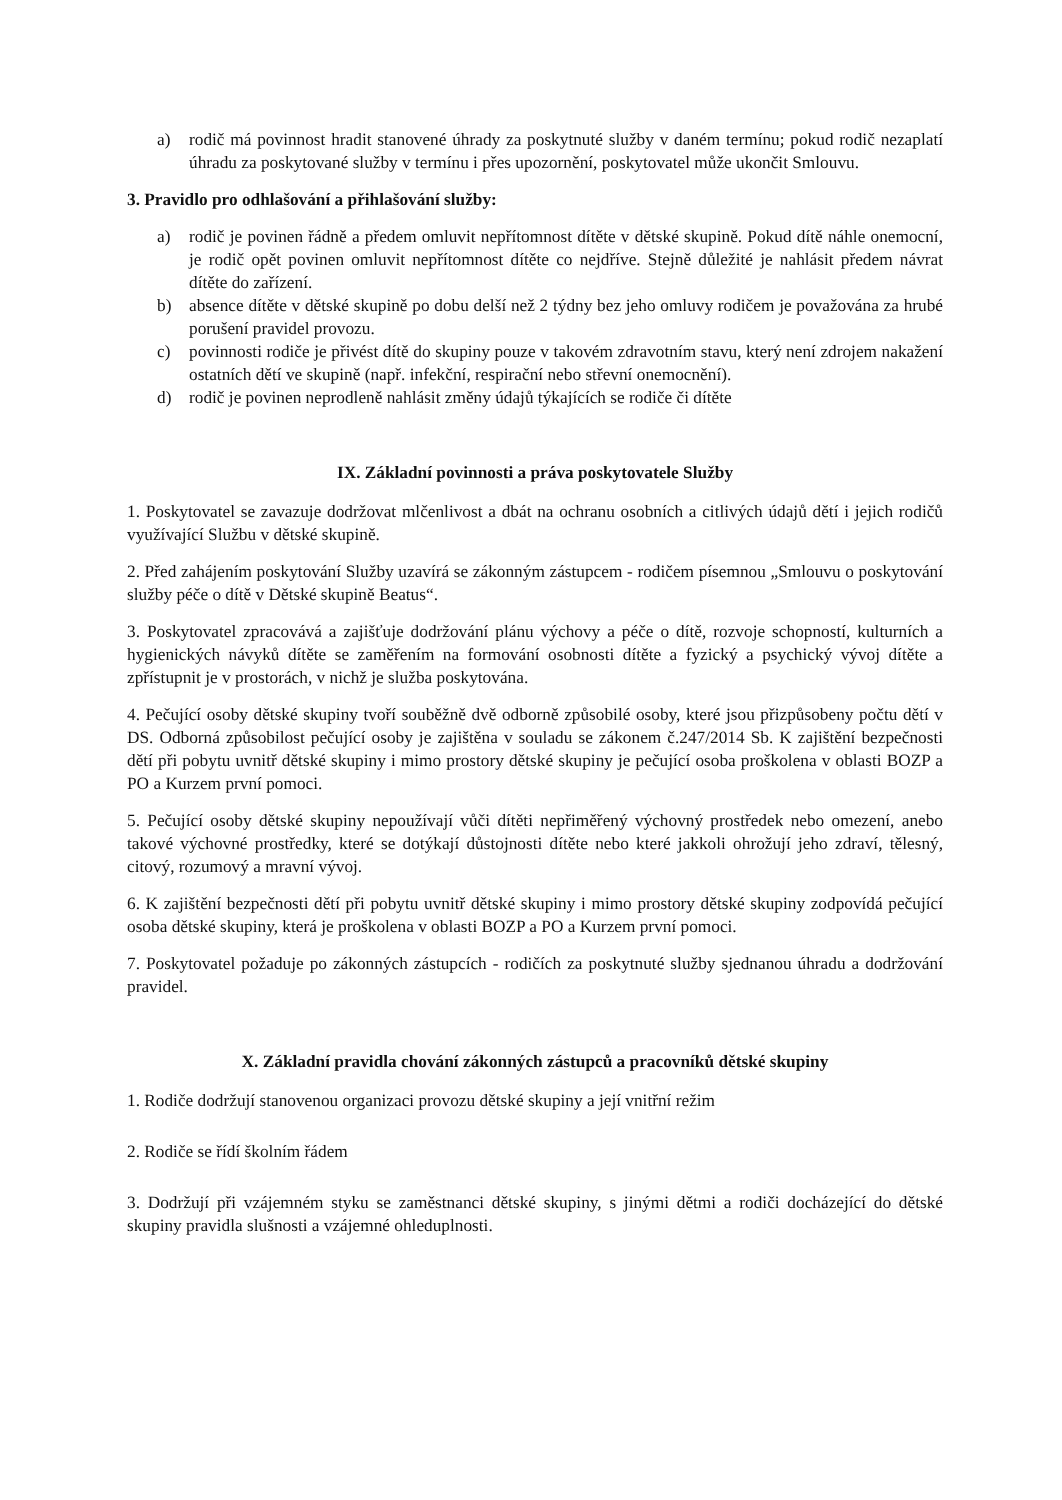a) rodič má povinnost hradit stanovené úhrady za poskytnuté služby v daném termínu; pokud rodič nezaplatí úhradu za poskytované služby v termínu i přes upozornění, poskytovatel může ukončit Smlouvu.
3. Pravidlo pro odhlašování a přihlašování služby:
a) rodič je povinen řádně a předem omluvit nepřítomnost dítěte v dětské skupině. Pokud dítě náhle onemocní, je rodič opět povinen omluvit nepřítomnost dítěte co nejdříve. Stejně důležité je nahlásit předem návrat dítěte do zařízení.
b) absence dítěte v dětské skupině po dobu delší než 2 týdny bez jeho omluvy rodičem je považována za hrubé porušení pravidel provozu.
c) povinnosti rodiče je přivést dítě do skupiny pouze v takovém zdravotním stavu, který není zdrojem nakažení ostatních dětí ve skupině (např. infekční, respirační nebo střevní onemocnění).
d) rodič je povinen neprodleně nahlásit změny údajů týkajících se rodiče či dítěte
IX. Základní povinnosti a práva poskytovatele Služby
1. Poskytovatel se zavazuje dodržovat mlčenlivost a dbát na ochranu osobních a citlivých údajů dětí i jejich rodičů využívající Službu v dětské skupině.
2. Před zahájením poskytování Služby uzavírá se zákonným zástupcem - rodičem písemnou „Smlouvu o poskytování služby péče o dítě v Dětské skupině Beatus“.
3. Poskytovatel zpracovává a zajišťuje dodržování plánu výchovy a péče o dítě, rozvoje schopností, kulturních a hygienických návyků dítěte se zaměřením na formování osobnosti dítěte a fyzický a psychický vývoj dítěte a zpřístupnit je v prostorách, v nichž je služba poskytována.
4. Pečující osoby dětské skupiny tvoří souběžně dvě odborně způsobilé osoby, které jsou přizpůsobeny počtu dětí v DS. Odborná způsobilost pečující osoby je zajištěna v souladu se zákonem č.247/2014 Sb. K zajištění bezpečnosti dětí při pobytu uvnitř dětské skupiny i mimo prostory dětské skupiny je pečující osoba proškolena v oblasti BOZP a PO a Kurzem první pomoci.
5. Pečující osoby dětské skupiny nepoužívají vůči dítěti nepřiměřený výchovný prostředek nebo omezení, anebo takové výchovné prostředky, které se dotýkají důstojnosti dítěte nebo které jakkoli ohrožují jeho zdraví, tělesný, citový, rozumový a mravní vývoj.
6. K zajištění bezpečnosti dětí při pobytu uvnitř dětské skupiny i mimo prostory dětské skupiny zodpovídá pečující osoba dětské skupiny, která je proškolena v oblasti BOZP a PO a Kurzem první pomoci.
7. Poskytovatel požaduje po zákonných zástupcích - rodičích za poskytnuté služby sjednanou úhradu a dodržování pravidel.
X. Základní pravidla chování zákonných zástupců a pracovníků dětské skupiny
1. Rodiče dodržují stanovenou organizaci provozu dětské skupiny a její vnitřní režim
2. Rodiče se řídí školním řádem
3. Dodržují při vzájemném styku se zaměstnanci dětské skupiny, s jinými dětmi a rodiči docházející do dětské skupiny pravidla slušnosti a vzájemné ohleduplnosti.